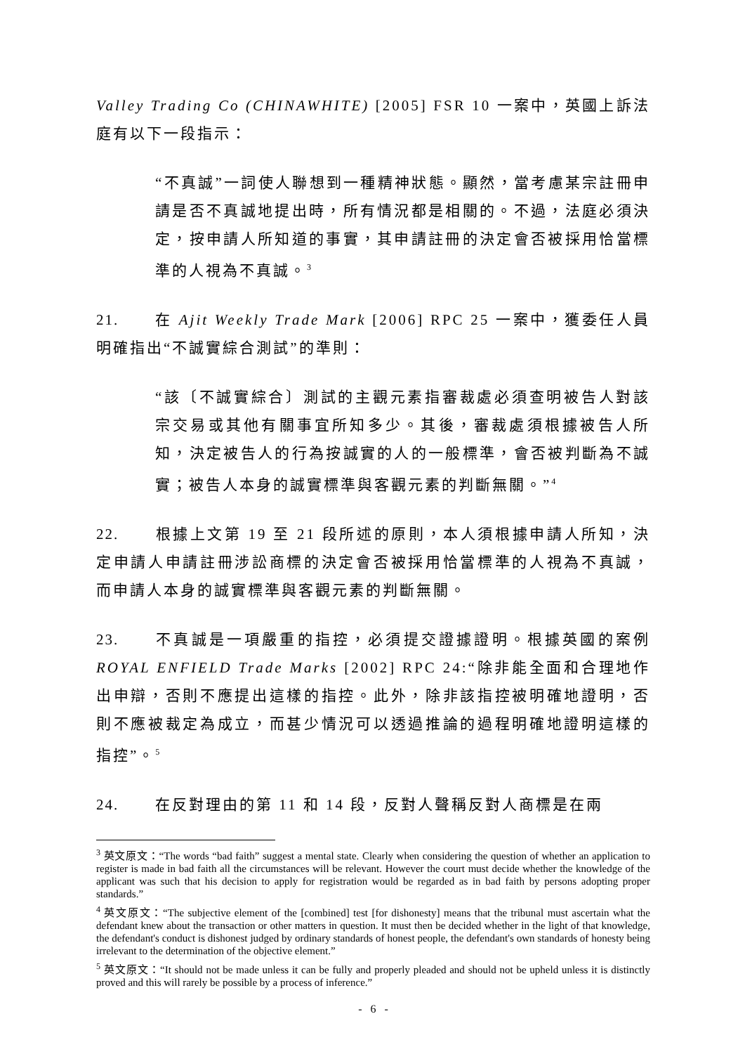Valley Trading Co (CHINAWHITE) [2005] FSR 10 一案中，英國上訴法庭有以下一段指示：
“不真誠”一詞使人聯想到一種精神狀態。顯然，當考慮某宗註冊申請是否不真誠地提出時，所有情況都是相關的。不過，法庭必須決定，按申請人所知道的事實，其申請註冊的決定會否被採用恰當標準的人視為不真誠。<sup>3</sup>
21. 在 Ajit Weekly Trade Mark [2006] RPC 25 一案中，獲委任人員明確指出“不誠實綜合測試”的準則：
“該〔不誠實綜合〕測試的主觀元素指審裁處必須查明被告人對該宗交易或其他有關事宜所知多少。其後，審裁處須根據被告人所知，決定被告人的行為按誠實的人的一般標準，會否被判斷為不誠實；被告人本身的誠實標準與客觀元素的判斷無關。”<sup>4</sup>
22. 根據上文第 19 至 21 段所述的原則，本人須根據申請人所知，決定申請人申請註冊涉訟商標的決定會否被採用恰當標準的人視為不真誠，而申請人本身的誠實標準與客觀元素的判斷無關。
23. 不真誠是一項嚴重的指控，必須提交證據證明。根據英國的案例 ROYAL ENFIELD Trade Marks [2002] RPC 24:“除非能全面和合理地作出申辯，否則不應提出這樣的指控。此外，除非該指控被明確地證明，否則不應被裁定為成立，而甚少情況可以透過推論的過程明確地證明這樣的指控”。<sup>5</sup>
24. 在反對理由的第 11 和 14 段，反對人聲稱反對人商標是在兩
<sup>3</sup> 英文原文：“The words “bad faith” suggest a mental state. Clearly when considering the question of whether an application to register is made in bad faith all the circumstances will be relevant. However the court must decide whether the knowledge of the applicant was such that his decision to apply for registration would be regarded as in bad faith by persons adopting proper standards.”
<sup>4</sup> 英文原文：“The subjective element of the [combined] test [for dishonesty] means that the tribunal must ascertain what the defendant knew about the transaction or other matters in question. It must then be decided whether in the light of that knowledge, the defendant's conduct is dishonest judged by ordinary standards of honest people, the defendant's own standards of honesty being irrelevant to the determination of the objective element.”
<sup>5</sup> 英文原文：“It should not be made unless it can be fully and properly pleaded and should not be upheld unless it is distinctly proved and this will rarely be possible by a process of inference.”
- 6 -